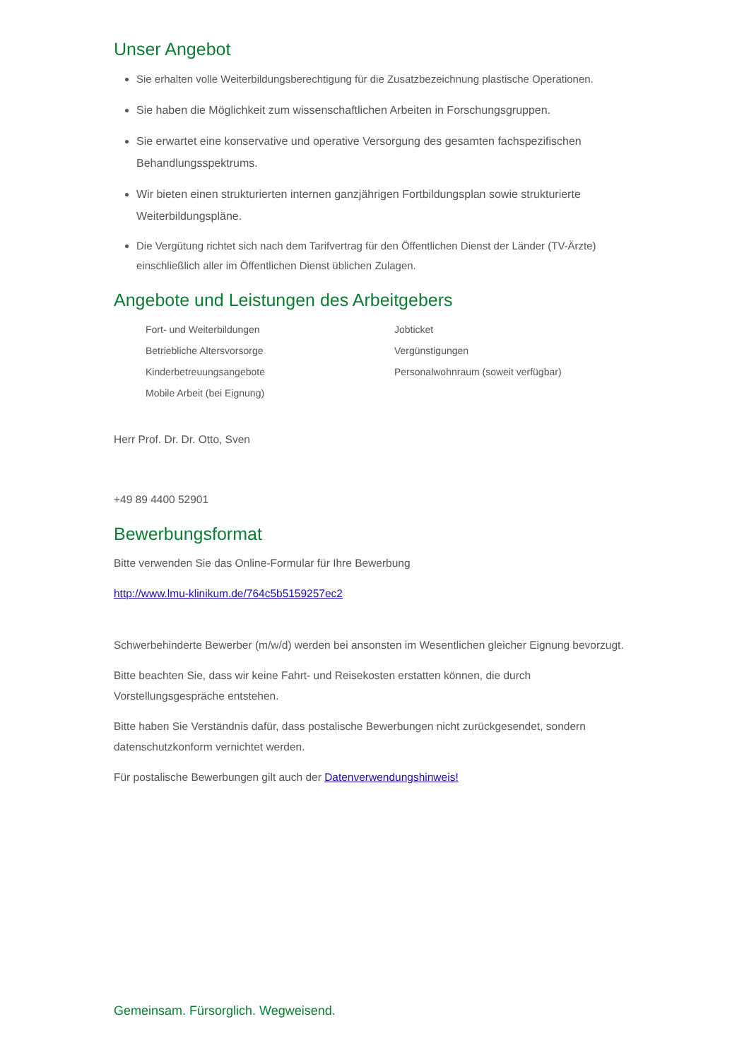Unser Angebot
Sie erhalten volle Weiterbildungsberechtigung für die Zusatzbezeichnung plastische Operationen.
Sie haben die Möglichkeit zum wissenschaftlichen Arbeiten in Forschungsgruppen.
Sie erwartet eine konservative und operative Versorgung des gesamten fachspezifischen Behandlungsspektrums.
Wir bieten einen strukturierten internen ganzjährigen Fortbildungsplan sowie strukturierte Weiterbildungspläne.
Die Vergütung richtet sich nach dem Tarifvertrag für den Öffentlichen Dienst der Länder (TV-Ärzte) einschließlich aller im Öffentlichen Dienst üblichen Zulagen.
Angebote und Leistungen des Arbeitgebers
Fort- und Weiterbildungen
Betriebliche Altersvorsorge
Kinderbetreuungsangebote
Mobile Arbeit (bei Eignung)
Jobticket
Vergünstigungen
Personalwohnraum (soweit verfügbar)
Herr Prof. Dr. Dr. Otto, Sven
+49 89 4400 52901
Bewerbungsformat
Bitte verwenden Sie das Online-Formular für Ihre Bewerbung
http://www.lmu-klinikum.de/764c5b5159257ec2
Schwerbehinderte Bewerber (m/w/d) werden bei ansonsten im Wesentlichen gleicher Eignung bevorzugt.
Bitte beachten Sie, dass wir keine Fahrt- und Reisekosten erstatten können, die durch Vorstellungsgespräche entstehen.
Bitte haben Sie Verständnis dafür, dass postalische Bewerbungen nicht zurückgesendet, sondern datenschutzkonform vernichtet werden.
Für postalische Bewerbungen gilt auch der Datenverwendungshinweis!
Gemeinsam. Fürsorglich. Wegweisend.